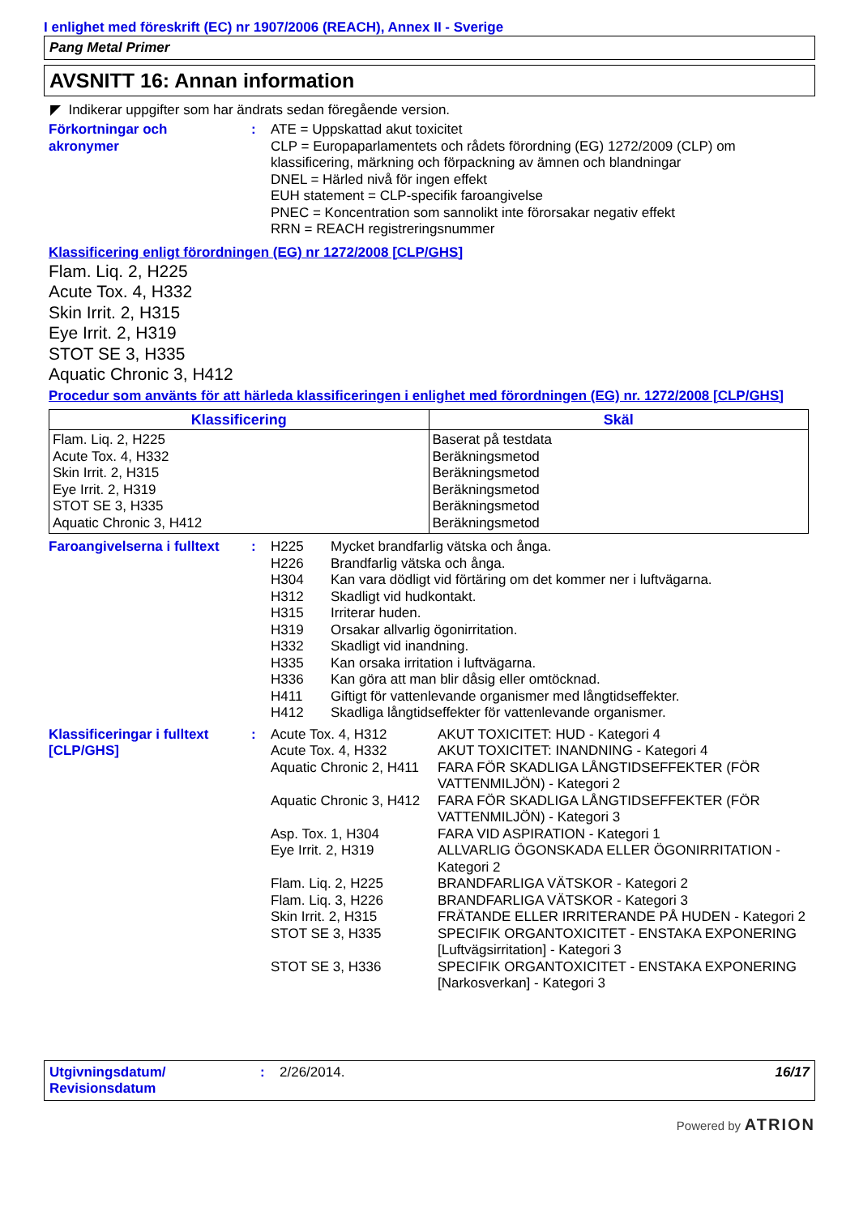I enlighet med föreskrift (EC) nr 1907/2006 (REACH), Annex II - Sverige
Pang Metal Primer
AVSNITT 16: Annan information
◤ Indikerar uppgifter som har ändrats sedan föregående version.
Förkortningar och
akronymer
: ATE = Uppskattad akut toxicitet
CLP = Europaparlamentets och rådets förordning (EG) 1272/2009 (CLP) om klassificering, märkning och förpackning av ämnen och blandningar
DNEL = Härled nivå för ingen effekt
EUH statement = CLP-specifik faroangivelse
PNEC = Koncentration som sannolikt inte förorsakar negativ effekt
RRN = REACH registreringsnummer
Klassificering enligt förordningen (EG) nr 1272/2008 [CLP/GHS]
Flam. Liq. 2, H225
Acute Tox. 4, H332
Skin Irrit. 2, H315
Eye Irrit. 2, H319
STOT SE 3, H335
Aquatic Chronic 3, H412
Procedur som använts för att härleda klassificeringen i enlighet med förordningen (EG) nr. 1272/2008 [CLP/GHS]
| Klassificering | Skäl |
| --- | --- |
| Flam. Liq. 2, H225 Acute Tox. 4, H332 Skin Irrit. 2, H315 Eye Irrit. 2, H319 STOT SE 3, H335 Aquatic Chronic 3, H412 | Baserat på testdata Beräkningsmetod Beräkningsmetod Beräkningsmetod Beräkningsmetod Beräkningsmetod |
Faroangivelserna i fulltext
:
| H225 | Mycket brandfarlig vätska och ånga. |
| H226 | Brandfarlig vätska och ånga. |
| H304 | Kan vara dödligt vid förtäring om det kommer ner i luftvägarna. |
| H312 | Skadligt vid hudkontakt. |
| H315 | Irriterar huden. |
| H319 | Orsakar allvarlig ögonirritation. |
| H332 | Skadligt vid inandning. |
| H335 | Kan orsaka irritation i luftvägarna. |
| H336 | Kan göra att man blir dåsig eller omtöcknad. |
| H411 | Giftigt för vattenlevande organismer med långtidseffekter. |
| H412 | Skadliga långtidseffekter för vattenlevande organismer. |
Klassificeringar i fulltext
[CLP/GHS]
:
| Acute Tox. 4, H312 | AKUT TOXICITET: HUD - Kategori 4 |
| Acute Tox. 4, H332 | AKUT TOXICITET: INANDNING - Kategori 4 |
| Aquatic Chronic 2, H411 | FARA FÖR SKADLIGA LÅNGTIDSEFFEKTER (FÖR VATTENMILJÖN) - Kategori 2 |
| Aquatic Chronic 3, H412 | FARA FÖR SKADLIGA LÅNGTIDSEFFEKTER (FÖR VATTENMILJÖN) - Kategori 3 |
| Asp. Tox. 1, H304 | FARA VID ASPIRATION - Kategori 1 |
| Eye Irrit. 2, H319 | ALLVARLIG ÖGONSKADA ELLER ÖGONIRRITATION - Kategori 2 |
| Flam. Liq. 2, H225 | BRANDFARLIGA VÄTSKOR - Kategori 2 |
| Flam. Liq. 3, H226 | BRANDFARLIGA VÄTSKOR - Kategori 3 |
| Skin Irrit. 2, H315 | FRÄTANDE ELLER IRRITERANDE PÅ HUDEN - Kategori 2 |
| STOT SE 3, H335 | SPECIFIK ORGANTOXICITET - ENSTAKA EXPONERING [Luftvägsirritation] - Kategori 3 |
| STOT SE 3, H336 | SPECIFIK ORGANTOXICITET - ENSTAKA EXPONERING [Narkosverkan] - Kategori 3 |
Utgivningsdatum/
Revisionsdatum
: 2/26/2014. 16/17
Powered by ATRION